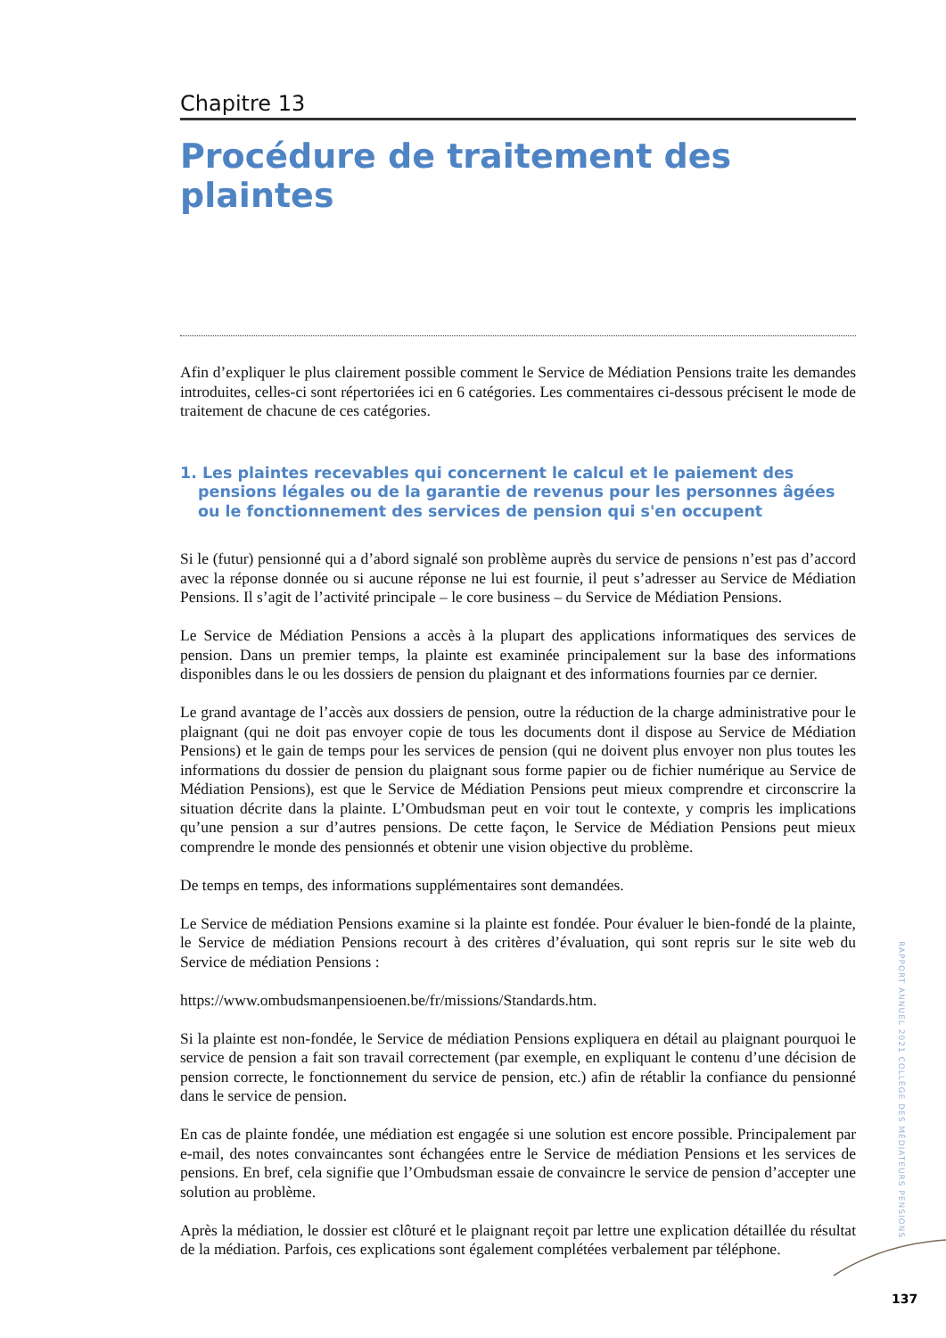Chapitre 13
Procédure de traitement des plaintes
Afin d’expliquer le plus clairement possible comment le Service de Médiation Pensions traite les demandes introduites, celles-ci sont répertoriées ici en 6 catégories. Les commentaires ci-dessous précisent le mode de traitement de chacune de ces catégories.
1. Les plaintes recevables qui concernent le calcul et le paiement des pensions légales ou de la garantie de revenus pour les personnes âgées ou le fonctionnement des services de pension qui s'en occupent
Si le (futur) pensionné qui a d’abord signalé son problème auprès du service de pensions n’est pas d’accord avec la réponse donnée ou si aucune réponse ne lui est fournie, il peut s’adresser au Service de Médiation Pensions. Il s’agit de l’activité principale – le core business – du Service de Médiation Pensions.
Le Service de Médiation Pensions a accès à la plupart des applications informatiques des services de pension. Dans un premier temps, la plainte est examinée principalement sur la base des informations disponibles dans le ou les dossiers de pension du plaignant et des informations fournies par ce dernier.
Le grand avantage de l’accès aux dossiers de pension, outre la réduction de la charge administrative pour le plaignant (qui ne doit pas envoyer copie de tous les documents dont il dispose au Service de Médiation Pensions) et le gain de temps pour les services de pension (qui ne doivent plus envoyer non plus toutes les informations du dossier de pension du plaignant sous forme papier ou de fichier numérique au Service de Médiation Pensions), est que le Service de Médiation Pensions peut mieux comprendre et circonscrire la situation décrite dans la plainte. L’Ombudsman peut en voir tout le contexte, y compris les implications qu’une pension a sur d’autres pensions. De cette façon, le Service de Médiation Pensions peut mieux comprendre le monde des pensionnés et obtenir une vision objective du problème.
De temps en temps, des informations supplémentaires sont demandées.
Le Service de médiation Pensions examine si la plainte est fondée. Pour évaluer le bien-fondé de la plainte, le Service de médiation Pensions recourt à des critères d’évaluation, qui sont repris sur le site web du Service de médiation Pensions :
https://www.ombudsmanpensioenen.be/fr/missions/Standards.htm.
Si la plainte est non-fondée, le Service de médiation Pensions expliquera en détail au plaignant pourquoi le service de pension a fait son travail correctement (par exemple, en expliquant le contenu d’une décision de pension correcte, le fonctionnement du service de pension, etc.) afin de rétablir la confiance du pensionné dans le service de pension.
En cas de plainte fondée, une médiation est engagée si une solution est encore possible. Principalement par e-mail, des notes convaincantes sont échangées entre le Service de médiation Pensions et les services de pensions. En bref, cela signifie que l’Ombudsman essaie de convaincre le service de pension d’accepter une solution au problème.
Après la médiation, le dossier est clôturé et le plaignant reçoit par lettre une explication détaillée du résultat de la médiation. Parfois, ces explications sont également complétées verbalement par téléphone.
RAPPORT ANNUEL 2021 COLLÈGE DES MÉDIATEURS PENSIONS
137